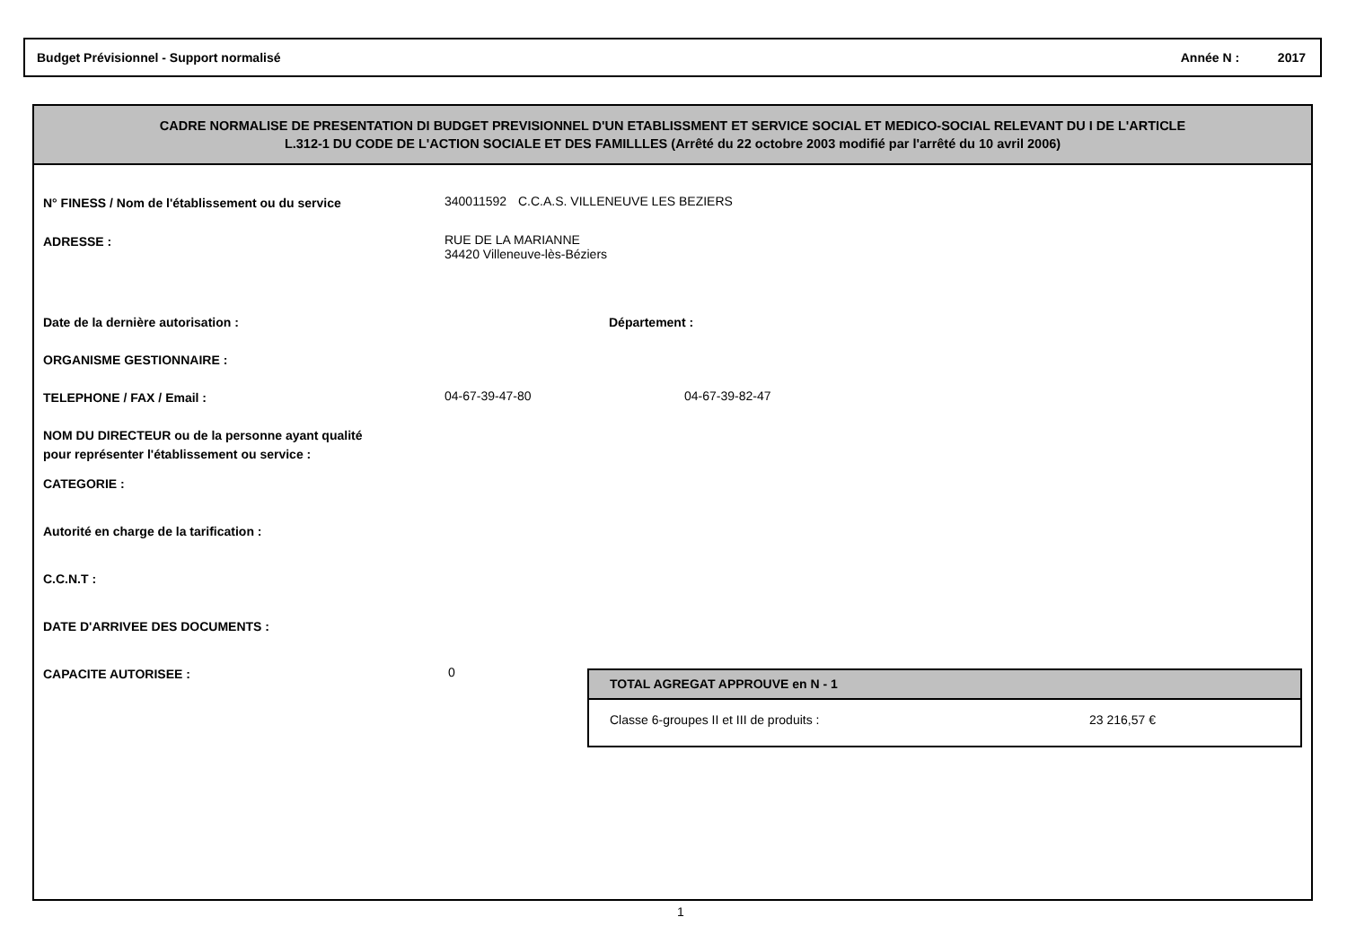Budget Prévisionnel - Support normalisé Année N : 2017
CADRE NORMALISE DE PRESENTATION DI BUDGET PREVISIONNEL D'UN ETABLISSMENT ET SERVICE SOCIAL ET MEDICO-SOCIAL RELEVANT DU I DE L'ARTICLE
L.312-1 DU CODE DE L'ACTION SOCIALE ET DES FAMILLLES (Arrêté du 22 octobre 2003 modifié par l'arrêté du 10 avril 2006)
N° FINESS / Nom de l'établissement ou du service
340011592 C.C.A.S. VILLENEUVE LES BEZIERS
ADRESSE :
RUE DE LA MARIANNE
34420 Villeneuve-lès-Béziers
Date de la dernière autorisation : Département :
ORGANISME GESTIONNAIRE :
TELEPHONE / FAX / Email :
04-67-39-47-80 04-67-39-82-47
NOM DU DIRECTEUR ou de la personne ayant qualité pour représenter l'établissement ou service :
CATEGORIE :
Autorité en charge de la tarification :
C.C.N.T :
DATE D'ARRIVEE DES DOCUMENTS :
CAPACITE AUTORISEE :
0
TOTAL AGREGAT APPROUVE en N - 1
Classe 6-groupes II et III de produits : 23 216,57 €
1